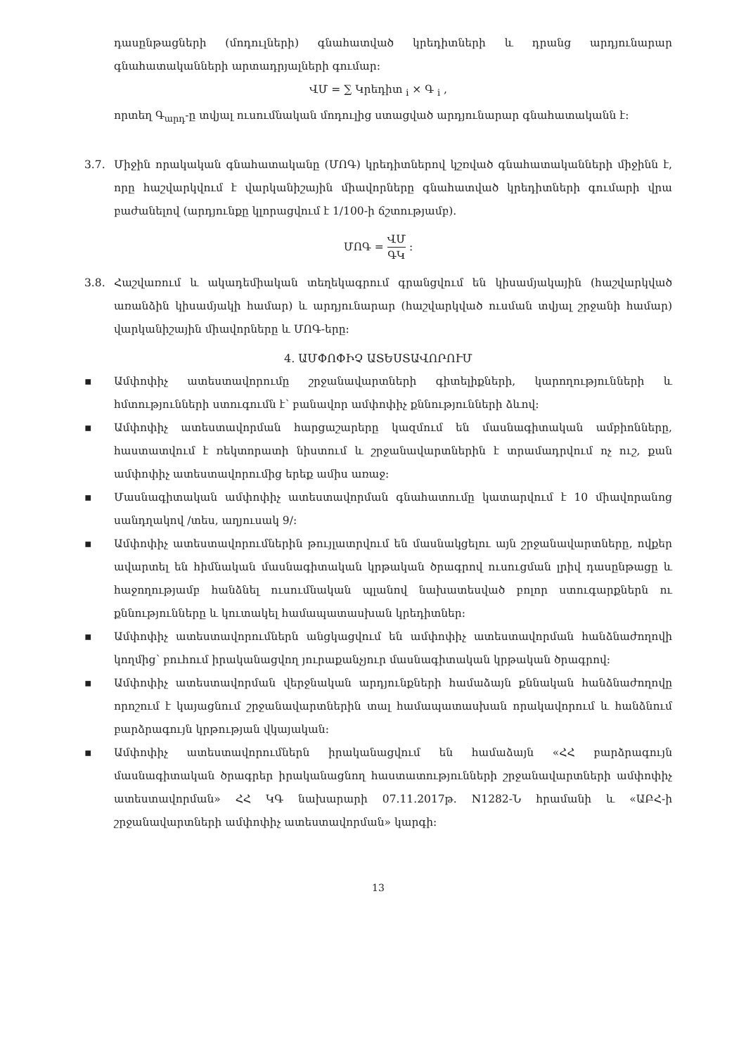դասընթացների (մոդուլների) գնահատված կրեդիտների և դրանց արդյունարար գնահատականների արտադրյալների գումար:
ՎՄ = ∑ Կրեդիտ <sub>i</sub> × Գ <sub>i</sub> ,
որտեղ Գ<sub>արդ</sub>-ը տվյալ ուսումնական մոդուլից ստացված արդյունարար գնահատականն է:
3.7. Միջին որակական գնահատականը (ՄՈԳ) կրեդիտներով կշռված գնահատականների միջինն է, որը հաշվարկվում է վարկանիշային միավորները գնահատված կրեդիտների գումարի վրա բաժանելով (արդյունքը կլորացվում է 1/100-ի ճշտությամբ).
ՄՈԳ = ՎՄ ԳԿ :
3.8. Հաշվառում և ակադեմիական տեղեկագրում գրանցվում են կիսամյակային (հաշվարկված առանձին կիսամյակի համար) և արդյունարար (հաշվարկված ուսման տվյալ շրջանի համար) վարկանիշային միավորները և ՄՈԳ-երը:
4. ԱՄՓՈՓԻՉ ԱՏԵՍՏԱՎՈՐՈՒՄ
▪ Ամփոփիչ ատեստավորումը շրջանավարտների գիտելիքների, կարողությունների և հմտությունների ստուգումն է՝ բանավոր ամփոփիչ քննությունների ձևով:
▪ Ամփոփիչ ատեստավորման հարցաշարերը կազմում են մասնագիտական ամբիոնները, հաստատվում է ռեկտորատի նիստում և շրջանավարտներին է տրամադրվում ոչ ուշ, քան ամփոփիչ ատեստավորումից երեք ամիս առաջ:
▪ Մասնագիտական ամփոփիչ ատեստավորման գնահատումը կատարվում է 10 միավորանոց սանդղակով /տես, աղյուսակ 9/:
▪ Ամփոփիչ ատեստավորումներին թույլատրվում են մասնակցելու այն շրջանավարտները, ովքեր ավարտել են հիմնական մասնագիտական կրթական ծրագրով ուսուցման լրիվ դասընթացը և հաջողությամբ հանձնել ուսումնական պլանով նախատեսված բոլոր ստուգարքներն ու քննությունները և կուտակել համապատասխան կրեդիտներ:
▪ Ամփոփիչ ատեստավորումներն անցկացվում են ամփոփիչ ատեստավորման հանձնաժողովի կողմից՝ բուհում իրականացվող յուրաքանչյուր մասնագիտական կրթական ծրագրով:
▪ Ամփոփիչ ատեստավորման վերջնական արդյունքների համաձայն քննական հանձնաժողովը որոշում է կայացնում շրջանավարտներին տալ համապատասխան որակավորում և հանձնում բարձրագույն կրթության վկայական:
▪ Ամփոփիչ ատեստավորումներն իրականացվում են համաձայն «ՀՀ բարձրագույն մասնագիտական ծրագրեր իրականացնող հաստատությունների շրջանավարտների ամփոփիչ ատեստավորման» ՀՀ ԿԳ նախարարի 07.11.2017թ. N1282-Ն հրամանի և «ԱԲՀ-ի շրջանավարտների ամփոփիչ ատեստավորման» կարգի:
13